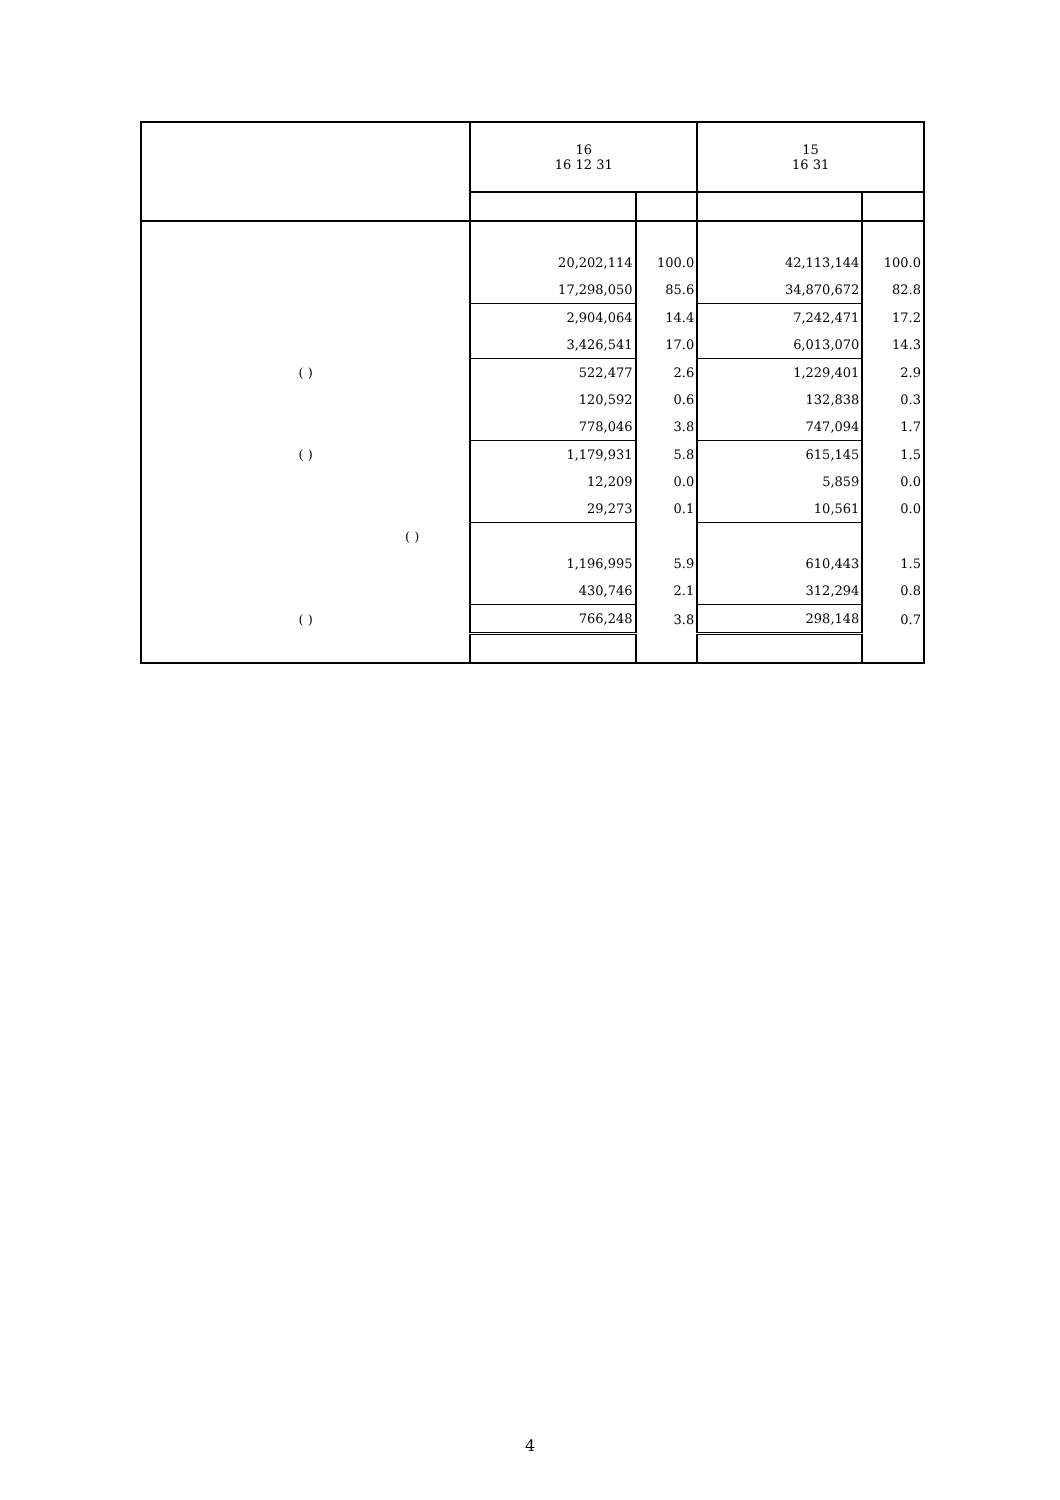| | 16 16 12 31 | | 15 16 31 | |
| --- | --- | --- | --- | --- |
| | 20,202,114 | 100.0 | 42,113,144 | 100.0 |
| | 17,298,050 | 85.6 | 34,870,672 | 82.8 |
| | 2,904,064 | 14.4 | 7,242,471 | 17.2 |
| | 3,426,541 | 17.0 | 6,013,070 | 14.3 |
| ( ) | 522,477 | 2.6 | 1,229,401 | 2.9 |
| | 120,592 | 0.6 | 132,838 | 0.3 |
| | 778,046 | 3.8 | 747,094 | 1.7 |
| ( ) | 1,179,931 | 5.8 | 615,145 | 1.5 |
| | 12,209 | 0.0 | 5,859 | 0.0 |
| | 29,273 | 0.1 | 10,561 | 0.0 |
| ( ) | | | | |
| | 1,196,995 | 5.9 | 610,443 | 1.5 |
| | 430,746 | 2.1 | 312,294 | 0.8 |
| ( ) | 766,248 | 3.8 | 298,148 | 0.7 |
4